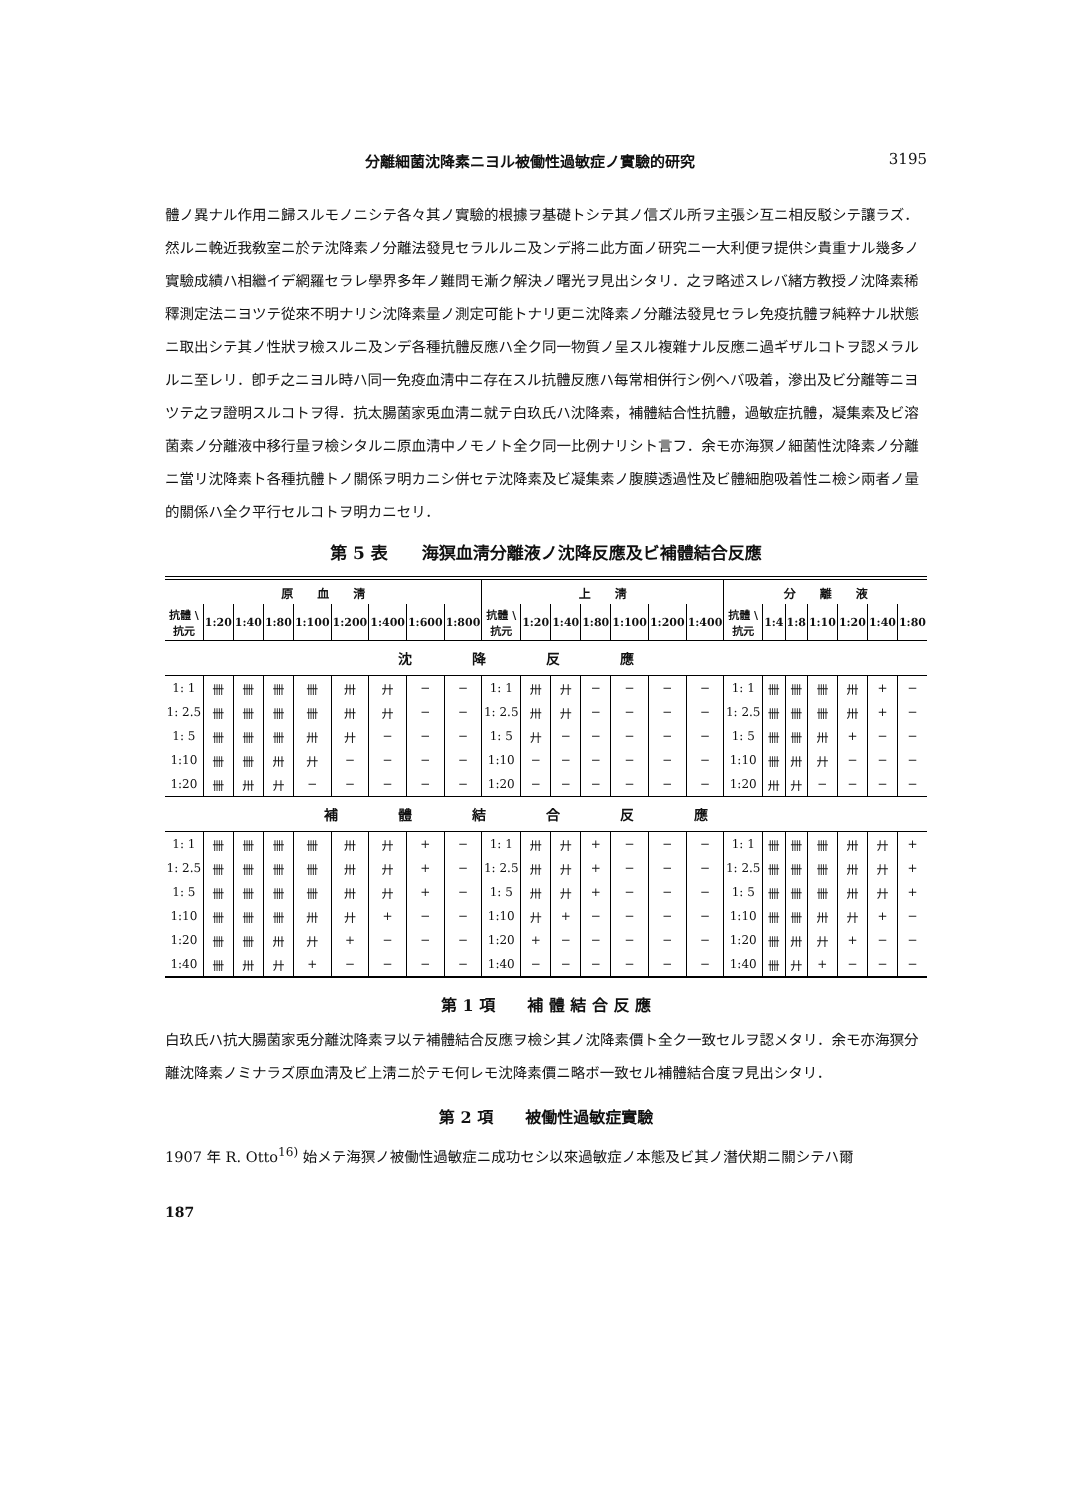分離細菌沈降素ニヨル被働性過敏症ノ實驗的研究 3195
體ノ異ナル作用ニ歸スルモノニシテ各々其ノ實驗的根據ヲ基礎トシテ其ノ信ズル所ヲ主張シ互ニ相反駁シテ讓ラズ．然ルニ輓近我敎室ニ於テ沈降素ノ分離法發見セラルルニ及ンデ將ニ此方面ノ研究ニ一大利便ヲ提供シ貴重ナル幾多ノ實驗成績ハ相繼イデ網羅セラレ學界多年ノ難問モ漸ク解決ノ曙光ヲ見出シタリ．之ヲ略述スレバ緒方教授ノ沈降素稀釋測定法ニヨツテ從來不明ナリシ沈降素量ノ測定可能トナリ更ニ沈降素ノ分離法發見セラレ免疫抗體ヲ純粹ナル狀態ニ取出シテ其ノ性狀ヲ檢スルニ及ンデ各種抗體反應ハ全ク同一物質ノ呈スル複雜ナル反應ニ過ギザルコトヲ認メラルルニ至レリ．卽チ之ニヨル時ハ同一免疫血淸中ニ存在スル抗體反應ハ每常相併行シ例ヘバ吸着，滲出及ビ分離等ニヨツテ之ヲ證明スルコトヲ得．抗太腸菌家兎血淸ニ就テ白玖氏ハ沈降素，補體結合性抗體，過敏症抗體，凝集素及ビ溶菌素ノ分離液中移行量ヲ檢シタルニ原血淸中ノモノト全ク同一比例ナリシト言フ．余モ亦海猽ノ細菌性沈降素ノ分離ニ當リ沈降素ト各種抗體トノ關係ヲ明カニシ併セテ沈降素及ビ凝集素ノ腹膜透過性及ビ體細胞吸着性ニ檢シ兩者ノ量的關係ハ全ク平行セルコトヲ明カニセリ．
第 5 表　　海猽血淸分離液ノ沈降反應及ビ補體結合反應
| 原 血 淸 | | | | | | | | | 上 淸 | | | | | | | 分 離 液 | | | | | | |
| --- | --- | --- | --- | --- | --- | --- | --- | --- | --- | --- | --- | --- | --- | --- | --- | --- | --- | --- | --- | --- | --- | --- |
| 抗體 \ 抗元 | 1:20 | 1:40 | 1:80 | 1:100 | 1:200 | 1:400 | 1:600 | 1:800 | 抗體 \ 抗元 | 1:20 | 1:40 | 1:80 | 1:100 | 1:200 | 1:400 | 抗體 \ 抗元 | 1:4 | 1:8 | 1:10 | 1:20 | 1:40 | 1:80 |
| 沈降反應 | | | | | | | | | | | | | | | | | | | | | | |
| 1: 1 | 卌 | 卌 | 卌 | 卌 | 卅 | 廾 | − | − | 1: 1 | 卅 | 廾 | − | − | − | − | 1: 1 | 卌 | 卌 | 卌 | 卅 | + | − |
| 1: 2.5 | 卌 | 卌 | 卌 | 卌 | 卅 | 廾 | − | − | 1: 2.5 | 卅 | 廾 | − | − | − | − | 1: 2.5 | 卌 | 卌 | 卌 | 卅 | + | − |
| 1: 5 | 卌 | 卌 | 卌 | 卅 | 廾 | − | − | − | 1: 5 | 廾 | − | − | − | − | − | 1: 5 | 卌 | 卌 | 卅 | + | − | − |
| 1:10 | 卌 | 卌 | 卅 | 廾 | − | − | − | − | 1:10 | − | − | − | − | − | − | 1:10 | 卌 | 卅 | 廾 | − | − | − |
| 1:20 | 卌 | 卅 | 廾 | − | − | − | − | − | 1:20 | − | − | − | − | − | − | 1:20 | 卅 | 廾 | − | − | − | − |
| 補體結合反應 | | | | | | | | | | | | | | | | | | | | | | |
| 1: 1 | 卌 | 卌 | 卌 | 卌 | 卅 | 廾 | + | − | 1: 1 | 卅 | 廾 | + | − | − | − | 1: 1 | 卌 | 卌 | 卌 | 卅 | 廾 | + |
| 1: 2.5 | 卌 | 卌 | 卌 | 卌 | 卅 | 廾 | + | − | 1: 2.5 | 卅 | 廾 | + | − | − | − | 1: 2.5 | 卌 | 卌 | 卌 | 卅 | 廾 | + |
| 1: 5 | 卌 | 卌 | 卌 | 卌 | 卅 | 廾 | + | − | 1: 5 | 卅 | 廾 | + | − | − | − | 1: 5 | 卌 | 卌 | 卌 | 卅 | 廾 | + |
| 1:10 | 卌 | 卌 | 卌 | 卅 | 廾 | + | − | − | 1:10 | 廾 | + | − | − | − | − | 1:10 | 卌 | 卌 | 卅 | 廾 | + | − |
| 1:20 | 卌 | 卌 | 卅 | 廾 | + | − | − | − | 1:20 | + | − | − | − | − | − | 1:20 | 卌 | 卅 | 廾 | + | − | − |
| 1:40 | 卌 | 卅 | 廾 | + | − | − | − | − | 1:40 | − | − | − | − | − | − | 1:40 | 卌 | 廾 | + | − | − | − |
第 1 項　　補 體 結 合 反 應
白玖氏ハ抗大腸菌家兎分離沈降素ヲ以テ補體結合反應ヲ檢シ其ノ沈降素價ト全ク一致セルヲ認メタリ．余モ亦海猽分離沈降素ノミナラズ原血淸及ビ上淸ニ於テモ何レモ沈降素價ニ略ボ一致セル補體結合度ヲ見出シタリ．
第 2 項　　被働性過敏症實驗
1907 年 R. Otto<sup>16)</sup> 始メテ海猽ノ被働性過敏症ニ成功セシ以來過敏症ノ本態及ビ其ノ潛伏期ニ關シテハ爾
187